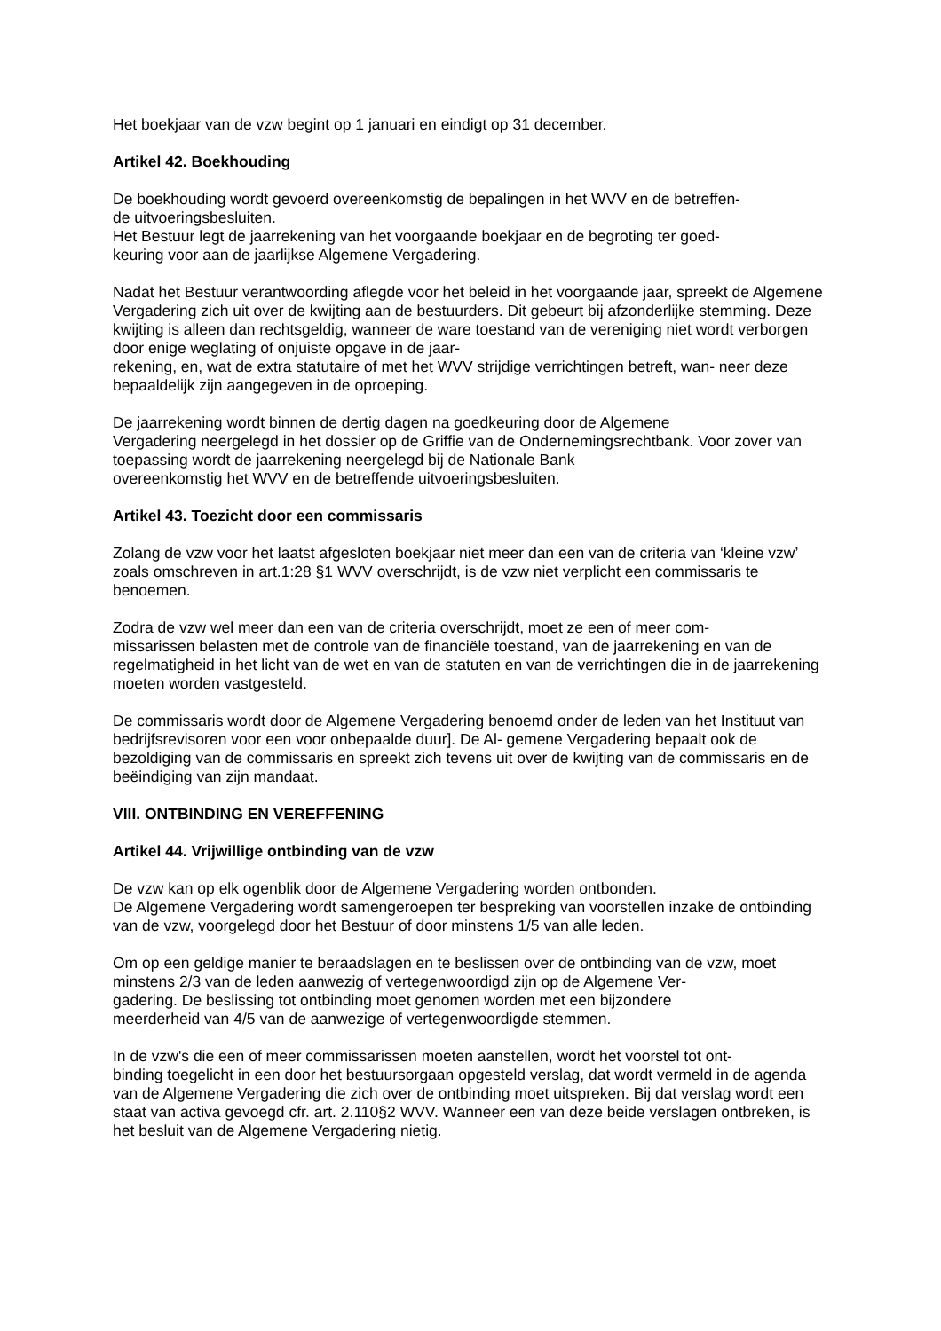Het boekjaar van de vzw begint op 1 januari en eindigt op 31 december.
Artikel 42. Boekhouding
De boekhouding wordt gevoerd overeenkomstig de bepalingen in het WVV en de betreffen-
de uitvoeringsbesluiten.
Het Bestuur legt de jaarrekening van het voorgaande boekjaar en de begroting ter goed-
keuring voor aan de jaarlijkse Algemene Vergadering.
Nadat het Bestuur verantwoording aflegde voor het beleid in het voorgaande jaar, spreekt de Algemene Vergadering zich uit over de kwijting aan de bestuurders. Dit gebeurt bij afzonderlijke stemming. Deze kwijting is alleen dan rechtsgeldig, wanneer de ware toestand van de vereniging niet wordt verborgen door enige weglating of onjuiste opgave in de jaar-
rekening, en, wat de extra statutaire of met het WVV strijdige verrichtingen betreft, wan- neer deze bepaaldelijk zijn aangegeven in de oproeping.
De jaarrekening wordt binnen de dertig dagen na goedkeuring door de Algemene
Vergadering neergelegd in het dossier op de Griffie van de Ondernemingsrechtbank. Voor zover van toepassing wordt de jaarrekening neergelegd bij de Nationale Bank
overeenkomstig het WVV en de betreffende uitvoeringsbesluiten.
Artikel 43. Toezicht door een commissaris
Zolang de vzw voor het laatst afgesloten boekjaar niet meer dan een van de criteria van ‘kleine vzw’ zoals omschreven in art.1:28 §1 WVV overschrijdt, is de vzw niet verplicht een commissaris te benoemen.
Zodra de vzw wel meer dan een van de criteria overschrijdt, moet ze een of meer com-
missarissen belasten met de controle van de financiële toestand, van de jaarrekening en van de regelmatigheid in het licht van de wet en van de statuten en van de verrichtingen die in de jaarrekening moeten worden vastgesteld.
De commissaris wordt door de Algemene Vergadering benoemd onder de leden van het Instituut van bedrijfsrevisoren voor een voor onbepaalde duur]. De Al- gemene Vergadering bepaalt ook de bezoldiging van de commissaris en spreekt zich tevens uit over de kwijting van de commissaris en de beëindiging van zijn mandaat.
VIII. ONTBINDING EN VEREFFENING
Artikel 44. Vrijwillige ontbinding van de vzw
De vzw kan op elk ogenblik door de Algemene Vergadering worden ontbonden.
De Algemene Vergadering wordt samengeroepen ter bespreking van voorstellen inzake de ontbinding van de vzw, voorgelegd door het Bestuur of door minstens 1/5 van alle leden.
Om op een geldige manier te beraadslagen en te beslissen over de ontbinding van de vzw, moet minstens 2/3 van de leden aanwezig of vertegenwoordigd zijn op de Algemene Ver-
gadering. De beslissing tot ontbinding moet genomen worden met een bijzondere
meerderheid van 4/5 van de aanwezige of vertegenwoordigde stemmen.
In de vzw's die een of meer commissarissen moeten aanstellen, wordt het voorstel tot ont-
binding toegelicht in een door het bestuursorgaan opgesteld verslag, dat wordt vermeld in de agenda van de Algemene Vergadering die zich over de ontbinding moet uitspreken. Bij dat verslag wordt een staat van activa gevoegd cfr. art. 2.110§2 WVV. Wanneer een van deze beide verslagen ontbreken, is het besluit van de Algemene Vergadering nietig.